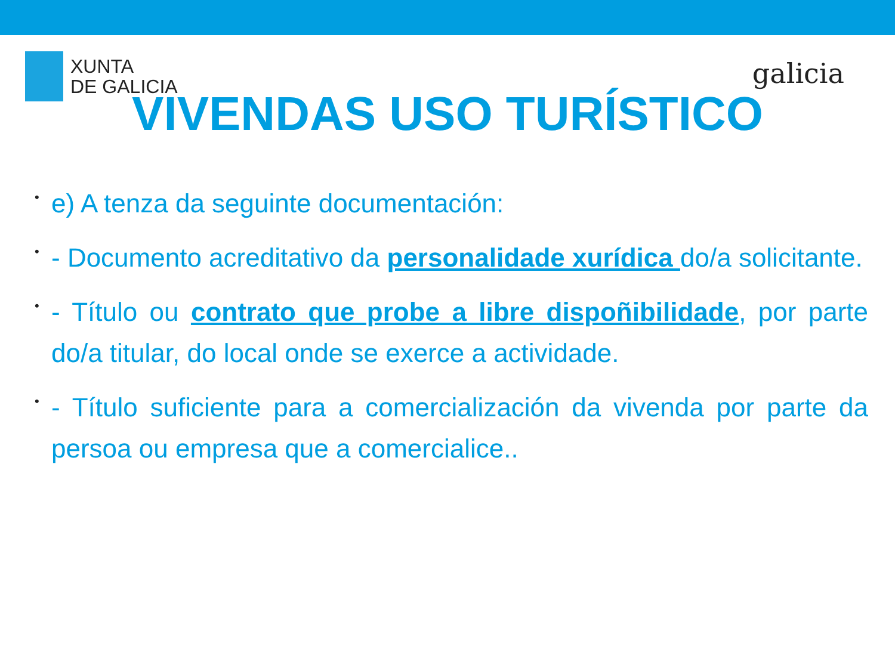XUNTA
DE GALICIA
galicia
VIVENDAS USO TURÍSTICO
• e) A tenza da seguinte documentación:
• - Documento acreditativo da personalidade xurídica do/a solicitante.
• - Título ou contrato que probe a libre dispoñibilidade, por parte do/a titular, do local onde se exerce a actividade.
• - Título suficiente para a comercialización da vivenda por parte da persoa ou empresa que a comercialice..